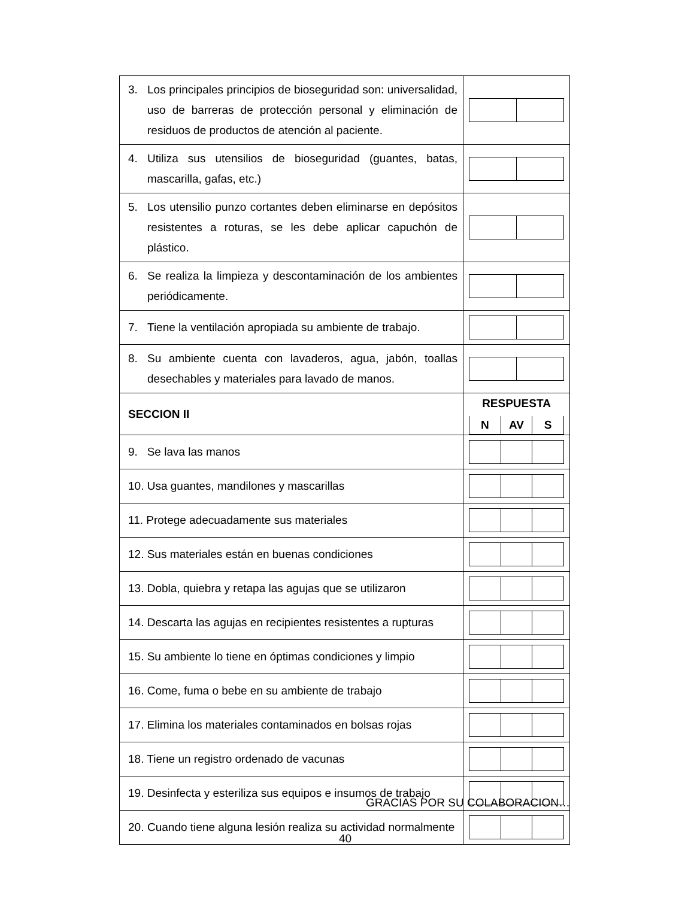| 3. Los principales principios de bioseguridad son: universalidad, uso de barreras de protección personal y eliminación de residuos de productos de atención al paciente. | |
| 4. Utiliza sus utensilios de bioseguridad (guantes, batas, mascarilla, gafas, etc.) | |
| 5. Los utensilio punzo cortantes deben eliminarse en depósitos resistentes a roturas, se les debe aplicar capuchón de plástico. | |
| 6. Se realiza la limpieza y descontaminación de los ambientes periódicamente. | |
| 7. Tiene la ventilación apropiada su ambiente de trabajo. | |
| 8. Su ambiente cuenta con lavaderos, agua, jabón, toallas desechables y materiales para lavado de manos. | |
| SECCION II | RESPUESTA N AV S |
| 9. Se lava las manos | |
| 10. Usa guantes, mandilones y mascarillas | |
| 11. Protege adecuadamente sus materiales | |
| 12. Sus materiales están en buenas condiciones | |
| 13. Dobla, quiebra y retapa las agujas que se utilizaron | |
| 14. Descarta las agujas en recipientes resistentes a rupturas | |
| 15. Su ambiente lo tiene en óptimas condiciones y limpio | |
| 16. Come, fuma o bebe en su ambiente de trabajo | |
| 17. Elimina los materiales contaminados en bolsas rojas | |
| 18. Tiene un registro ordenado de vacunas | |
| 19. Desinfecta y esteriliza sus equipos e insumos de trabajo | |
| 20. Cuando tiene alguna lesión realiza su actividad normalmente | |
GRACIAS POR SU COLABORACION…
40